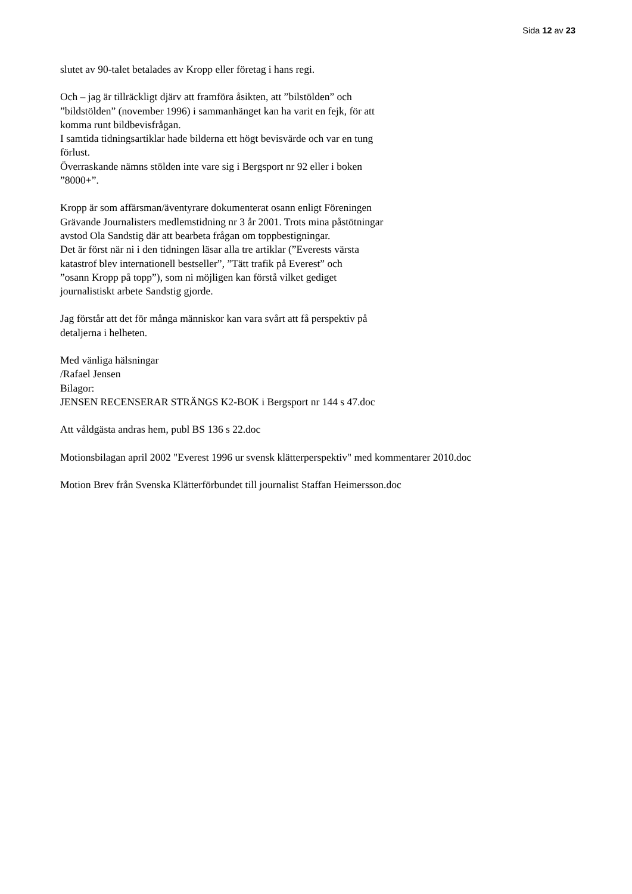Sida 12 av 23
slutet av 90-talet betalades av Kropp eller företag i hans regi.
Och – jag är tillräckligt djärv att framföra åsikten, att ”bilstölden” och
”bildstölden” (november 1996) i sammanhänget kan ha varit en fejk, för att
komma runt bildbevisfrågan.
I samtida tidningsartiklar hade bilderna ett högt bevisvärde och var en tung
förlust.
Överraskande nämns stölden inte vare sig i Bergsport nr 92 eller i boken
”8000+”.
Kropp är som affärsman/äventyrare dokumenterat osann enligt Föreningen
Grävande Journalisters medlemstidning nr 3 år 2001. Trots mina påstötningar
avstod Ola Sandstig där att bearbeta frågan om toppbestigningar.
Det är först när ni i den tidningen läsar alla tre artiklar (”Everests värsta
katastrof blev internationell bestseller”, ”Tätt trafik på Everest” och
”osann Kropp på topp”), som ni möjligen kan förstå vilket gediget
journalistiskt arbete Sandstig gjorde.
Jag förstår att det för många människor kan vara svårt att få perspektiv på
detaljerna i helheten.
Med vänliga hälsningar
/Rafael Jensen
Bilagor:
JENSEN RECENSERAR STRÄNGS K2-BOK i Bergsport nr 144 s 47.doc
Att våldgästa andras hem, publ BS 136 s 22.doc
Motionsbilagan april 2002 "Everest 1996 ur svensk klätterperspektiv" med kommentarer 2010.doc
Motion Brev från Svenska Klätterförbundet till journalist Staffan Heimersson.doc